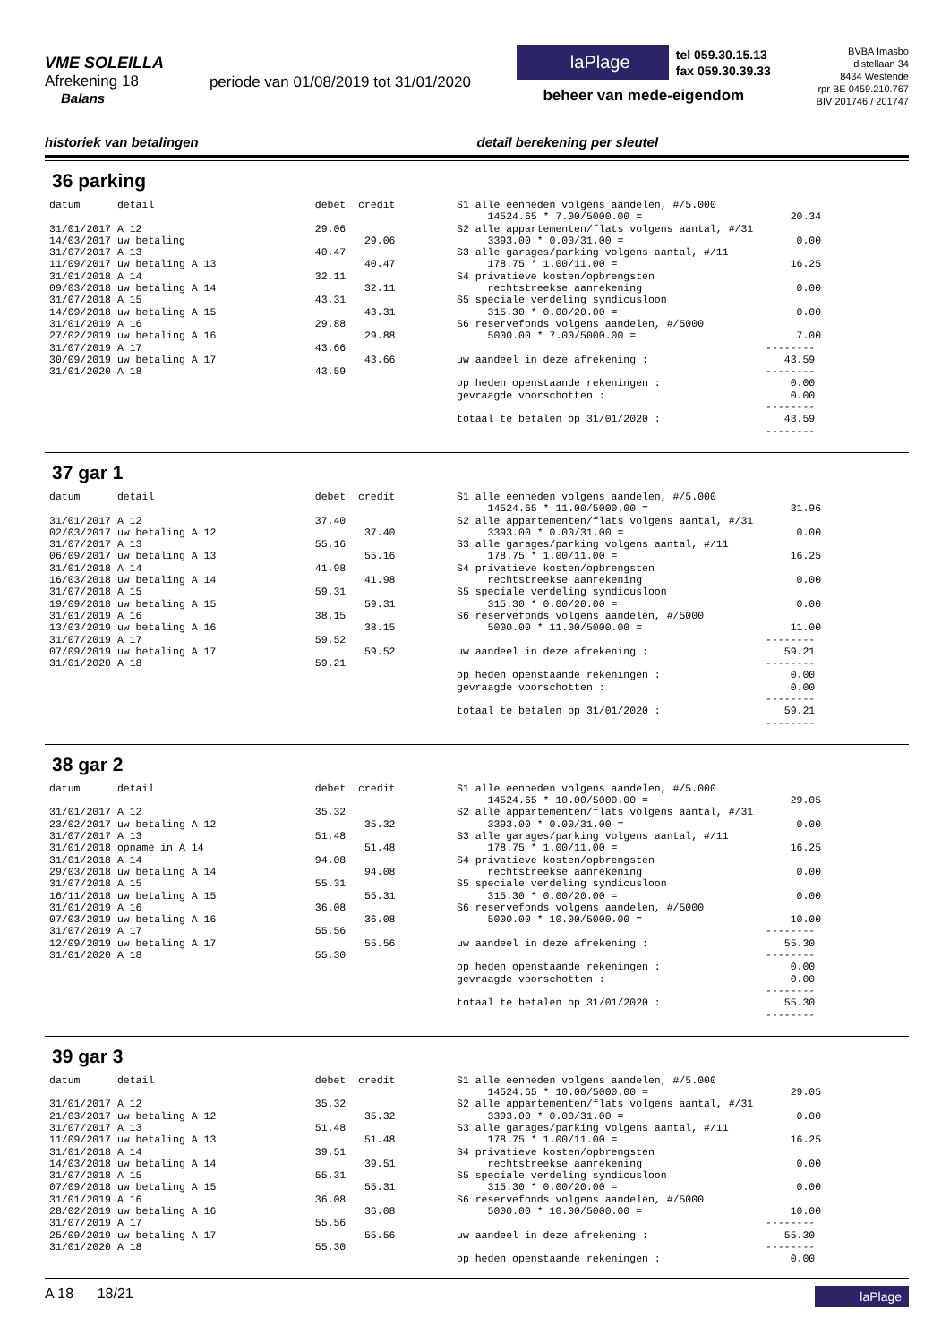VME SOLEILLA
Afrekening 18
Balans
periode van 01/08/2019 tot 31/01/2020
laPlage
tel 059.30.15.13
fax 059.30.39.33
beheer van mede-eigendom
BVBA Imasbo
distellaan 34
8434 Westende
rpr BE 0459.210.767
BIV 201746 / 201747
historiek van betalingen detail berekening per sleutel
36 parking
datum detail debet credit 31/01/2017 A 12 29.06 14/03/2017 uw betaling 29.06 31/07/2017 A 13 40.47 11/09/2017 uw betaling A 13 40.47 31/01/2018 A 14 32.11 09/03/2018 uw betaling A 14 32.11 31/07/2018 A 15 43.31 14/09/2018 uw betaling A 15 43.31 31/01/2019 A 16 29.88 27/02/2019 uw betaling A 16 29.88 31/07/2019 A 17 43.66 30/09/2019 uw betaling A 17 43.66 31/01/2020 A 18 43.59
S1 alle eenheden volgens aandelen, #/5.000 14524.65 * 7.00/5000.00 = 20.34 S2 alle appartementen/flats volgens aantal, #/31 3393.00 * 0.00/31.00 = 0.00 S3 alle garages/parking volgens aantal, #/11 178.75 * 1.00/11.00 = 16.25 S4 privatieve kosten/opbrengsten rechtstreekse aanrekening 0.00 S5 speciale verdeling syndicusloon 315.30 * 0.00/20.00 = 0.00 S6 reservefonds volgens aandelen, #/5000 5000.00 * 7.00/5000.00 = 7.00 -------- uw aandeel in deze afrekening : 43.59 -------- op heden openstaande rekeningen : 0.00 gevraagde voorschotten : 0.00 -------- totaal te betalen op 31/01/2020 : 43.59 --------
37 gar 1
datum detail debet credit 31/01/2017 A 12 37.40 02/03/2017 uw betaling A 12 37.40 31/07/2017 A 13 55.16 06/09/2017 uw betaling A 13 55.16 31/01/2018 A 14 41.98 16/03/2018 uw betaling A 14 41.98 31/07/2018 A 15 59.31 19/09/2018 uw betaling A 15 59.31 31/01/2019 A 16 38.15 13/03/2019 uw betaling A 16 38.15 31/07/2019 A 17 59.52 07/09/2019 uw betaling A 17 59.52 31/01/2020 A 18 59.21
S1 alle eenheden volgens aandelen, #/5.000 14524.65 * 11.00/5000.00 = 31.96 S2 alle appartementen/flats volgens aantal, #/31 3393.00 * 0.00/31.00 = 0.00 S3 alle garages/parking volgens aantal, #/11 178.75 * 1.00/11.00 = 16.25 S4 privatieve kosten/opbrengsten rechtstreekse aanrekening 0.00 S5 speciale verdeling syndicusloon 315.30 * 0.00/20.00 = 0.00 S6 reservefonds volgens aandelen, #/5000 5000.00 * 11.00/5000.00 = 11.00 -------- uw aandeel in deze afrekening : 59.21 -------- op heden openstaande rekeningen : 0.00 gevraagde voorschotten : 0.00 -------- totaal te betalen op 31/01/2020 : 59.21 --------
38 gar 2
datum detail debet credit 31/01/2017 A 12 35.32 23/02/2017 uw betaling A 12 35.32 31/07/2017 A 13 51.48 31/01/2018 opname in A 14 51.48 31/01/2018 A 14 94.08 29/03/2018 uw betaling A 14 94.08 31/07/2018 A 15 55.31 16/11/2018 uw betaling A 15 55.31 31/01/2019 A 16 36.08 07/03/2019 uw betaling A 16 36.08 31/07/2019 A 17 55.56 12/09/2019 uw betaling A 17 55.56 31/01/2020 A 18 55.30
S1 alle eenheden volgens aandelen, #/5.000 14524.65 * 10.00/5000.00 = 29.05 S2 alle appartementen/flats volgens aantal, #/31 3393.00 * 0.00/31.00 = 0.00 S3 alle garages/parking volgens aantal, #/11 178.75 * 1.00/11.00 = 16.25 S4 privatieve kosten/opbrengsten rechtstreekse aanrekening 0.00 S5 speciale verdeling syndicusloon 315.30 * 0.00/20.00 = 0.00 S6 reservefonds volgens aandelen, #/5000 5000.00 * 10.00/5000.00 = 10.00 -------- uw aandeel in deze afrekening : 55.30 -------- op heden openstaande rekeningen : 0.00 gevraagde voorschotten : 0.00 -------- totaal te betalen op 31/01/2020 : 55.30 --------
39 gar 3
datum detail debet credit 31/01/2017 A 12 35.32 21/03/2017 uw betaling A 12 35.32 31/07/2017 A 13 51.48 11/09/2017 uw betaling A 13 51.48 31/01/2018 A 14 39.51 14/03/2018 uw betaling A 14 39.51 31/07/2018 A 15 55.31 07/09/2018 uw betaling A 15 55.31 31/01/2019 A 16 36.08 28/02/2019 uw betaling A 16 36.08 31/07/2019 A 17 55.56 25/09/2019 uw betaling A 17 55.56 31/01/2020 A 18 55.30
S1 alle eenheden volgens aandelen, #/5.000 14524.65 * 10.00/5000.00 = 29.05 S2 alle appartementen/flats volgens aantal, #/31 3393.00 * 0.00/31.00 = 0.00 S3 alle garages/parking volgens aantal, #/11 178.75 * 1.00/11.00 = 16.25 S4 privatieve kosten/opbrengsten rechtstreekse aanrekening 0.00 S5 speciale verdeling syndicusloon 315.30 * 0.00/20.00 = 0.00 S6 reservefonds volgens aandelen, #/5000 5000.00 * 10.00/5000.00 = 10.00 -------- uw aandeel in deze afrekening : 55.30 -------- op heden openstaande rekeningen : 0.00
A 18 18/21
laPlage